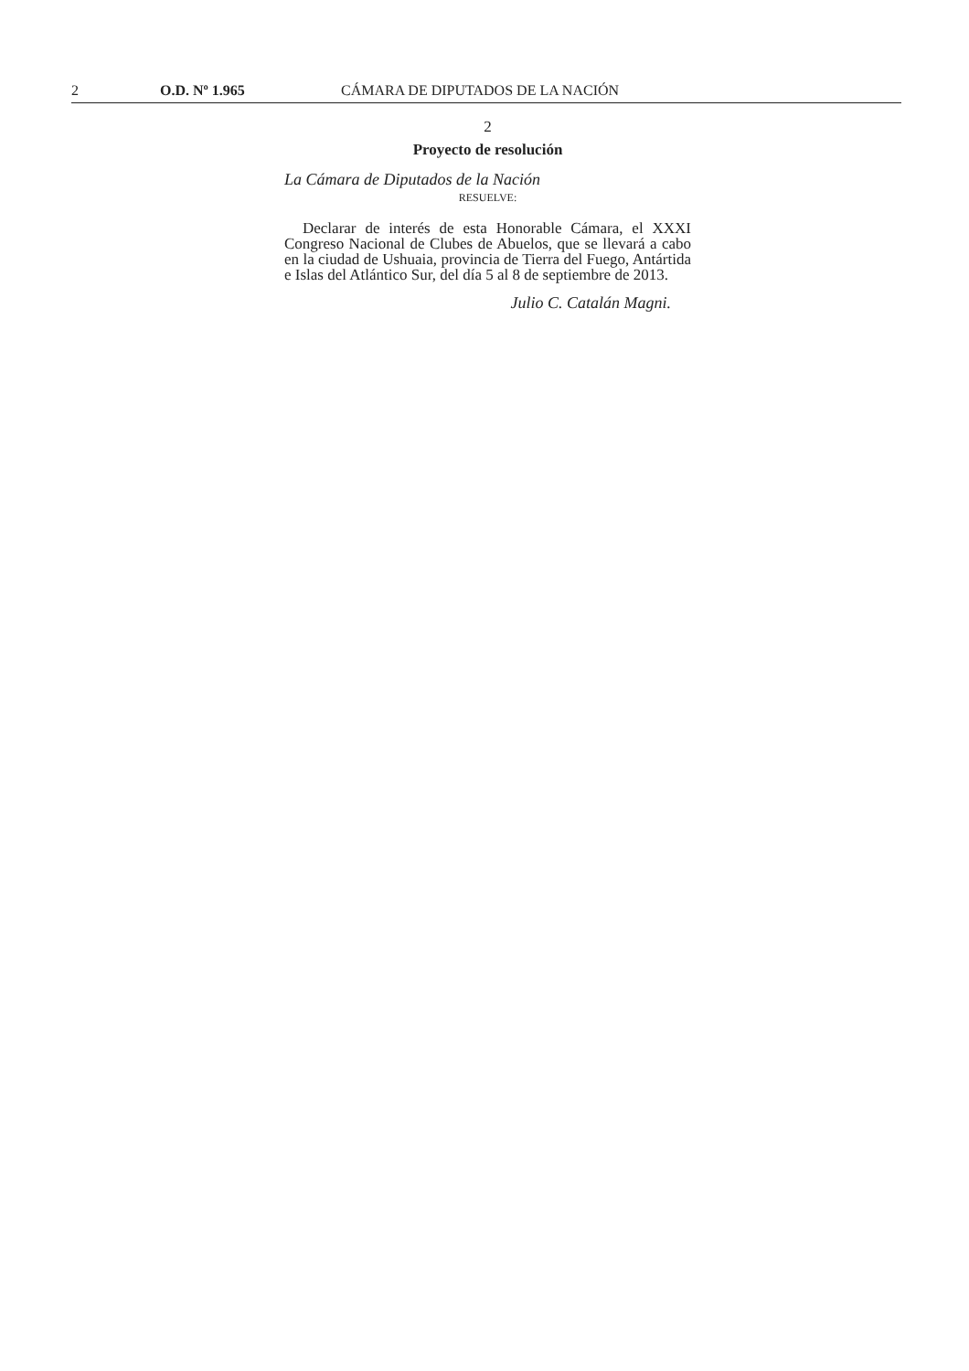2 O.D. Nº 1.965 CÁMARA DE DIPUTADOS DE LA NACIÓN
2
Proyecto de resolución
La Cámara de Diputados de la Nación
RESUELVE:
Declarar de interés de esta Honorable Cámara, el XXXI Congreso Nacional de Clubes de Abuelos, que se llevará a cabo en la ciudad de Ushuaia, provincia de Tierra del Fuego, Antártida e Islas del Atlántico Sur, del día 5 al 8 de septiembre de 2013.
Julio C. Catalán Magni.